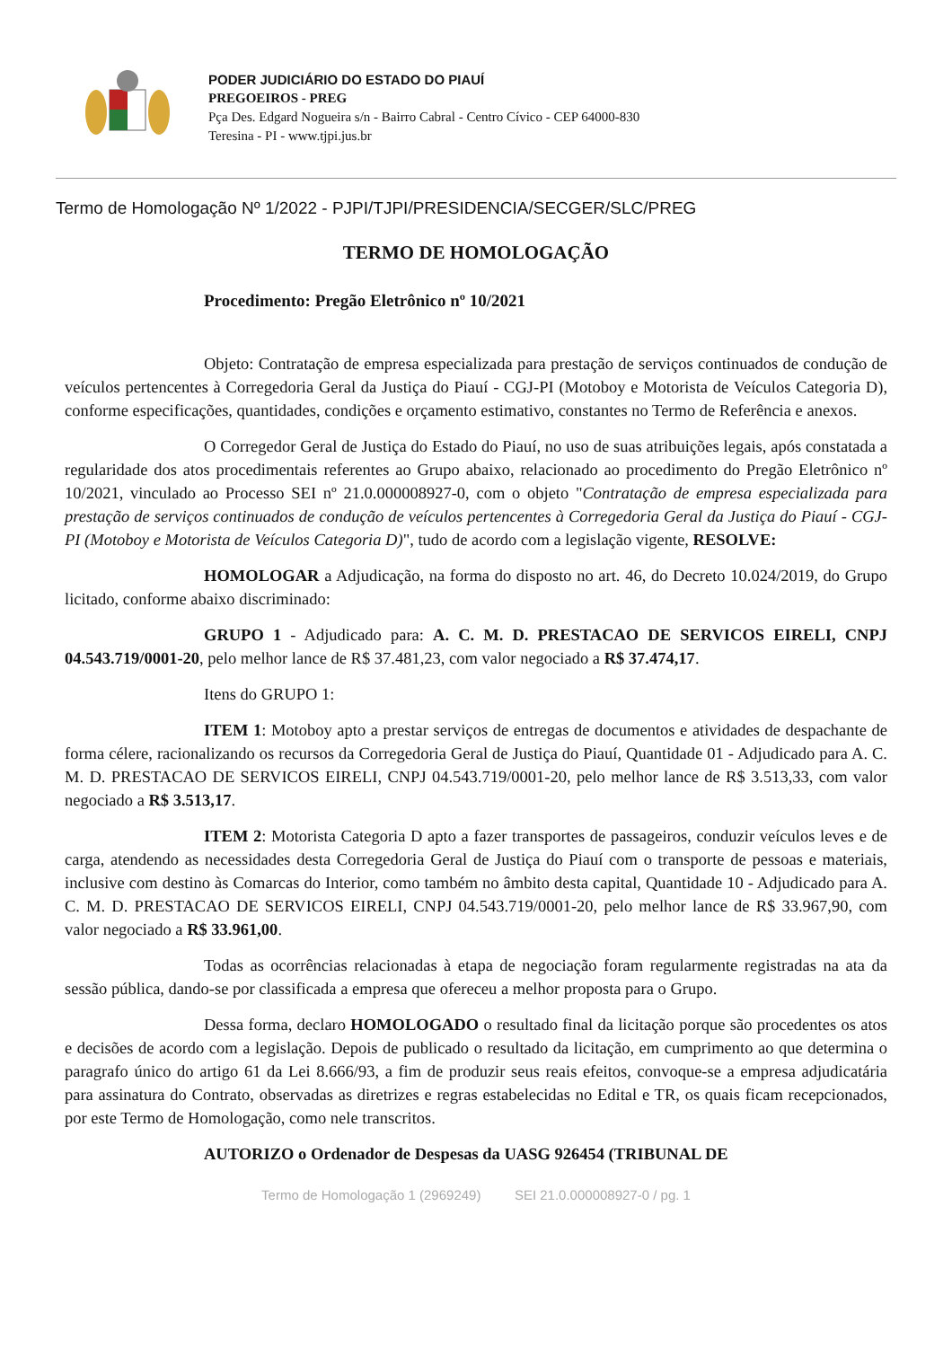PODER JUDICIÁRIO DO ESTADO DO PIAUÍ
PREGOEIROS - PREG
Pça Des. Edgard Nogueira s/n - Bairro Cabral - Centro Cívico - CEP 64000-830
Teresina - PI - www.tjpi.jus.br
Termo de Homologação Nº 1/2022 - PJPI/TJPI/PRESIDENCIA/SECGER/SLC/PREG
TERMO DE HOMOLOGAÇÃO
Procedimento: Pregão Eletrônico nº 10/2021
Objeto: Contratação de empresa especializada para prestação de serviços continuados de condução de veículos pertencentes à Corregedoria Geral da Justiça do Piauí - CGJ-PI (Motoboy e Motorista de Veículos Categoria D), conforme especificações, quantidades, condições e orçamento estimativo, constantes no Termo de Referência e anexos.
O Corregedor Geral de Justiça do Estado do Piauí, no uso de suas atribuições legais, após constatada a regularidade dos atos procedimentais referentes ao Grupo abaixo, relacionado ao procedimento do Pregão Eletrônico nº 10/2021, vinculado ao Processo SEI nº 21.0.000008927-0, com o objeto "Contratação de empresa especializada para prestação de serviços continuados de condução de veículos pertencentes à Corregedoria Geral da Justiça do Piauí - CGJ-PI (Motoboy e Motorista de Veículos Categoria D)", tudo de acordo com a legislação vigente, RESOLVE:
HOMOLOGAR a Adjudicação, na forma do disposto no art. 46, do Decreto 10.024/2019, do Grupo licitado, conforme abaixo discriminado:
GRUPO 1 - Adjudicado para: A. C. M. D. PRESTACAO DE SERVICOS EIRELI, CNPJ 04.543.719/0001-20, pelo melhor lance de R$ 37.481,23, com valor negociado a R$ 37.474,17.
Itens do GRUPO 1:
ITEM 1: Motoboy apto a prestar serviços de entregas de documentos e atividades de despachante de forma célere, racionalizando os recursos da Corregedoria Geral de Justiça do Piauí, Quantidade 01 - Adjudicado para A. C. M. D. PRESTACAO DE SERVICOS EIRELI, CNPJ 04.543.719/0001-20, pelo melhor lance de R$ 3.513,33, com valor negociado a R$ 3.513,17.
ITEM 2: Motorista Categoria D apto a fazer transportes de passageiros, conduzir veículos leves e de carga, atendendo as necessidades desta Corregedoria Geral de Justiça do Piauí com o transporte de pessoas e materiais, inclusive com destino às Comarcas do Interior, como também no âmbito desta capital, Quantidade 10 - Adjudicado para A. C. M. D. PRESTACAO DE SERVICOS EIRELI, CNPJ 04.543.719/0001-20, pelo melhor lance de R$ 33.967,90, com valor negociado a R$ 33.961,00.
Todas as ocorrências relacionadas à etapa de negociação foram regularmente registradas na ata da sessão pública, dando-se por classificada a empresa que ofereceu a melhor proposta para o Grupo.
Dessa forma, declaro HOMOLOGADO o resultado final da licitação porque são procedentes os atos e decisões de acordo com a legislação. Depois de publicado o resultado da licitação, em cumprimento ao que determina o paragrafo único do artigo 61 da Lei 8.666/93, a fim de produzir seus reais efeitos, convoque-se a empresa adjudicatária para assinatura do Contrato, observadas as diretrizes e regras estabelecidas no Edital e TR, os quais ficam recepcionados, por este Termo de Homologação, como nele transcritos.
AUTORIZO o Ordenador de Despesas da UASG 926454 (TRIBUNAL DE
Termo de Homologação 1 (2969249) SEI 21.0.000008927-0 / pg. 1